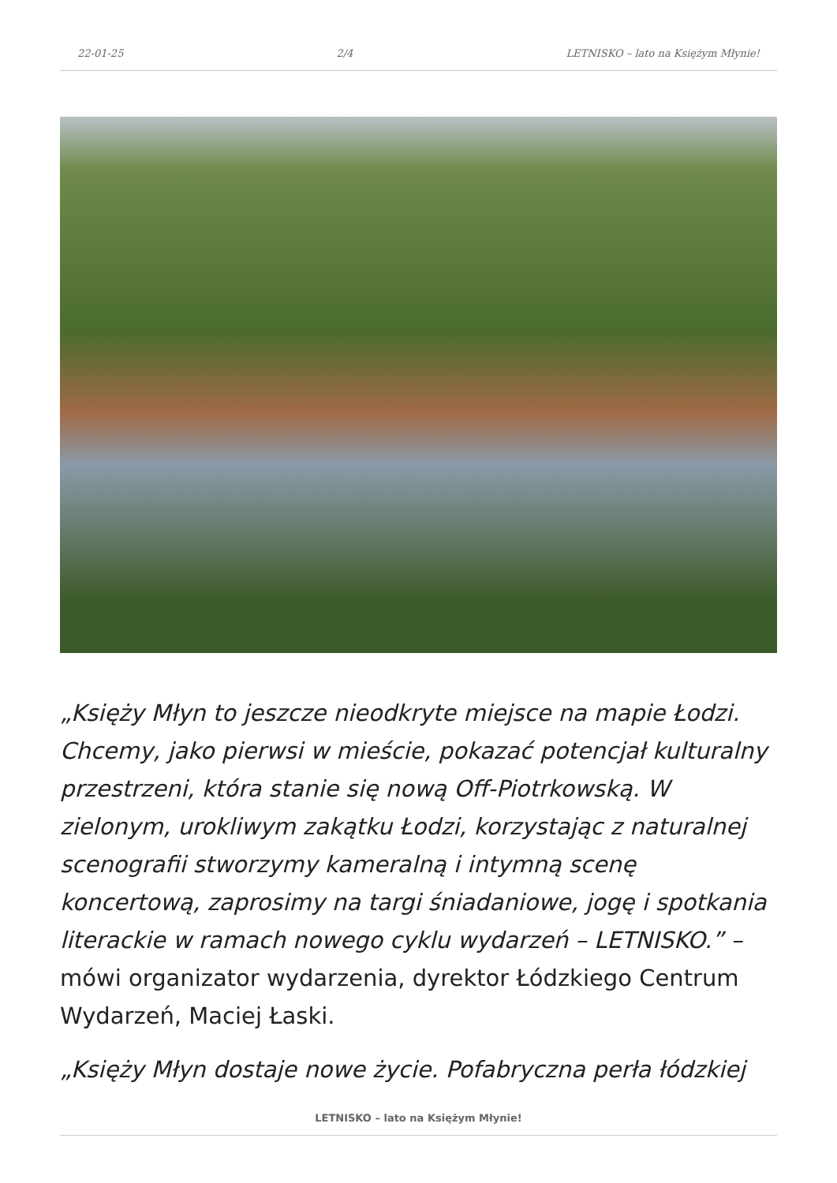22-01-25 2/4 LETNISKO – lato na Księżym Młynie!
„Księży Młyn to jeszcze nieodkryte miejsce na mapie Łodzi. Chcemy, jako pierwsi w mieście, pokazać potencjał kulturalny przestrzeni, która stanie się nową Off-Piotrkowską. W zielonym, urokliwym zakątku Łodzi, korzystając z naturalnej scenografii stworzymy kameralną i intymną scenę koncertową, zaprosimy na targi śniadaniowe, jogę i spotkania literackie w ramach nowego cyklu wydarzeń – LETNISKO.” – mówi organizator wydarzenia, dyrektor Łódzkiego Centrum Wydarzeń, Maciej Łaski.
„Księży Młyn dostaje nowe życie. Pofabryczna perła łódzkiej
LETNISKO – lato na Księżym Młynie!